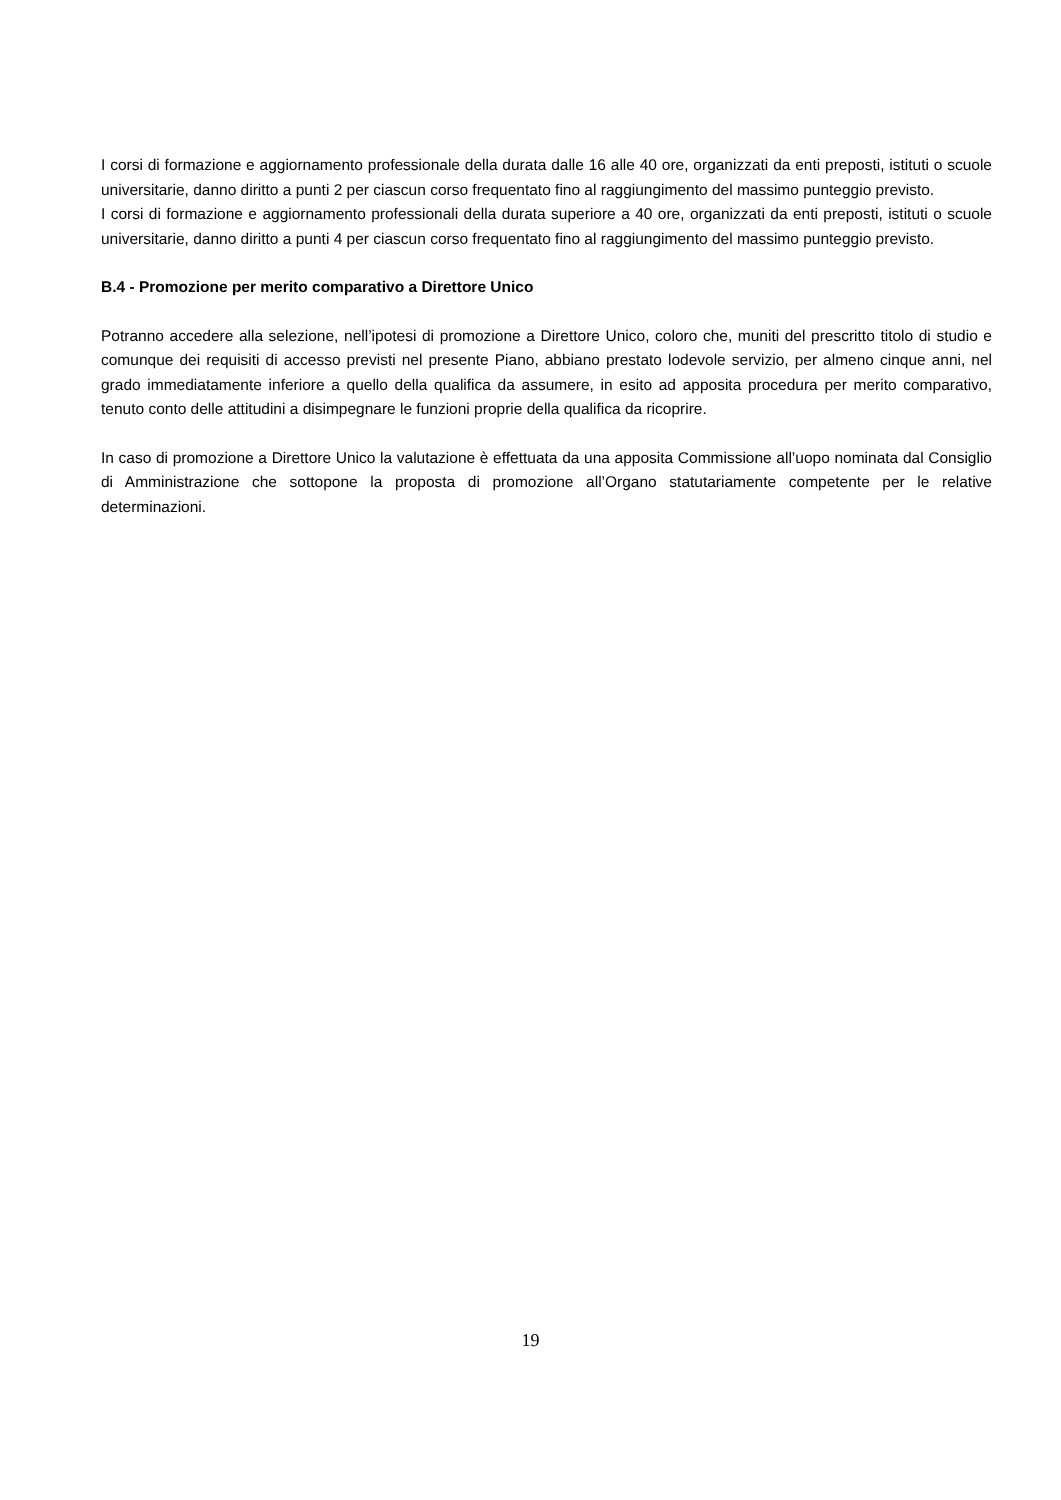I corsi di formazione e aggiornamento professionale della durata dalle 16 alle 40 ore, organizzati da enti preposti, istituti o scuole universitarie, danno diritto a punti 2 per ciascun corso frequentato fino al raggiungimento del massimo punteggio previsto.
I corsi di formazione e aggiornamento professionali della durata superiore a 40 ore, organizzati da enti preposti, istituti o scuole universitarie, danno diritto a punti 4 per ciascun corso frequentato fino al raggiungimento del massimo punteggio previsto.
B.4 - Promozione per merito comparativo a Direttore Unico
Potranno accedere alla selezione, nell’ipotesi di promozione a Direttore Unico, coloro che, muniti del prescritto titolo di studio e comunque dei requisiti di accesso previsti nel presente Piano, abbiano prestato lodevole servizio, per almeno cinque anni, nel grado immediatamente inferiore a quello della qualifica da assumere, in esito ad apposita procedura per merito comparativo, tenuto conto delle attitudini a disimpegnare le funzioni proprie della qualifica da ricoprire.
In caso di promozione a Direttore Unico la valutazione è effettuata da una apposita Commissione all’uopo nominata dal Consiglio di Amministrazione che sottopone la proposta di promozione all’Organo statutariamente competente per le relative determinazioni.
19